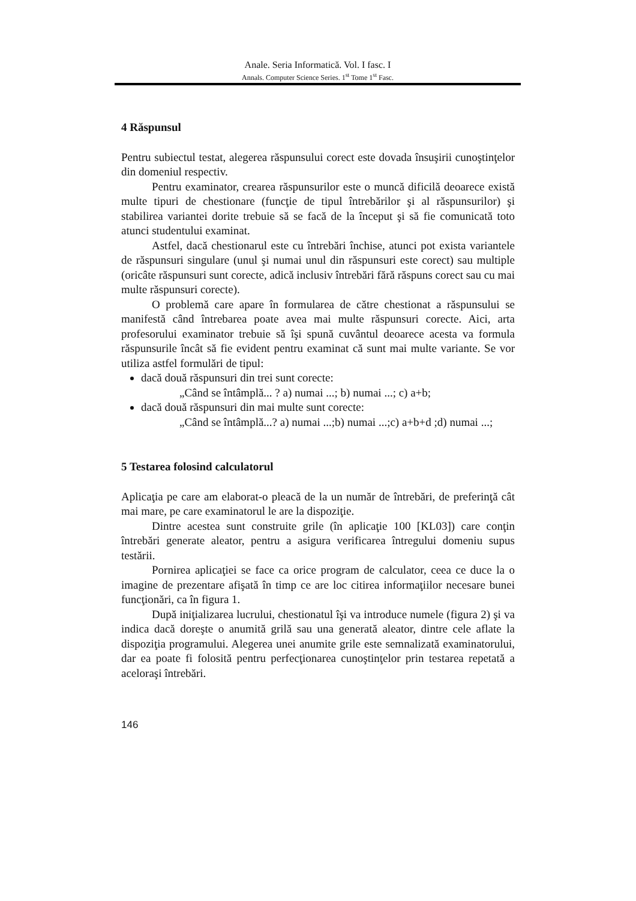Anale. Seria Informatică. Vol. I fasc. I
Annals. Computer Science Series. 1<sup>st</sup> Tome 1<sup>st</sup> Fasc.
4 Răspunsul
Pentru subiectul testat, alegerea răspunsului corect este dovada însuşirii cunoştinţelor din domeniul respectiv.
Pentru examinator, crearea răspunsurilor este o muncă dificilă deoarece există multe tipuri de chestionare (funcţie de tipul întrebărilor şi al răspunsurilor) şi stabilirea variantei dorite trebuie să se facă de la început şi să fie comunicată toto atunci studentului examinat.
Astfel, dacă chestionarul este cu întrebări închise, atunci pot exista variantele de răspunsuri singulare (unul şi numai unul din răspunsuri este corect) sau multiple (oricâte răspunsuri sunt corecte, adică inclusiv întrebări fără răspuns corect sau cu mai multe răspunsuri corecte).
O problemă care apare în formularea de către chestionat a răspunsului se manifestă când întrebarea poate avea mai multe răspunsuri corecte. Aici, arta profesorului examinator trebuie să îşi spună cuvântul deoarece acesta va formula răspunsurile încât să fie evident pentru examinat că sunt mai multe variante. Se vor utiliza astfel formulări de tipul:
dacă două răspunsuri din trei sunt corecte:
„Când se întâmplă... ? a) numai ...; b) numai ...; c) a+b;
dacă două răspunsuri din mai multe sunt corecte:
„Când se întâmplă...? a) numai ...;b) numai ...;c) a+b+d ;d) numai ...;
5 Testarea folosind calculatorul
Aplicaţia pe care am elaborat-o pleacă de la un număr de întrebări, de preferinţă cât mai mare, pe care examinatorul le are la dispoziţie.
Dintre acestea sunt construite grile (în aplicaţie 100 [KL03]) care conţin întrebări generate aleator, pentru a asigura verificarea întregului domeniu supus testării.
Pornirea aplicaţiei se face ca orice program de calculator, ceea ce duce la o imagine de prezentare afişată în timp ce are loc citirea informaţiilor necesare bunei funcţionări, ca în figura 1.
După iniţializarea lucrului, chestionatul îşi va introduce numele (figura 2) şi va indica dacă doreşte o anumită grilă sau una generată aleator, dintre cele aflate la dispoziţia programului. Alegerea unei anumite grile este semnalizată examinatorului, dar ea poate fi folosită pentru perfecţionarea cunoştinţelor prin testarea repetată a aceloraşi întrebări.
146